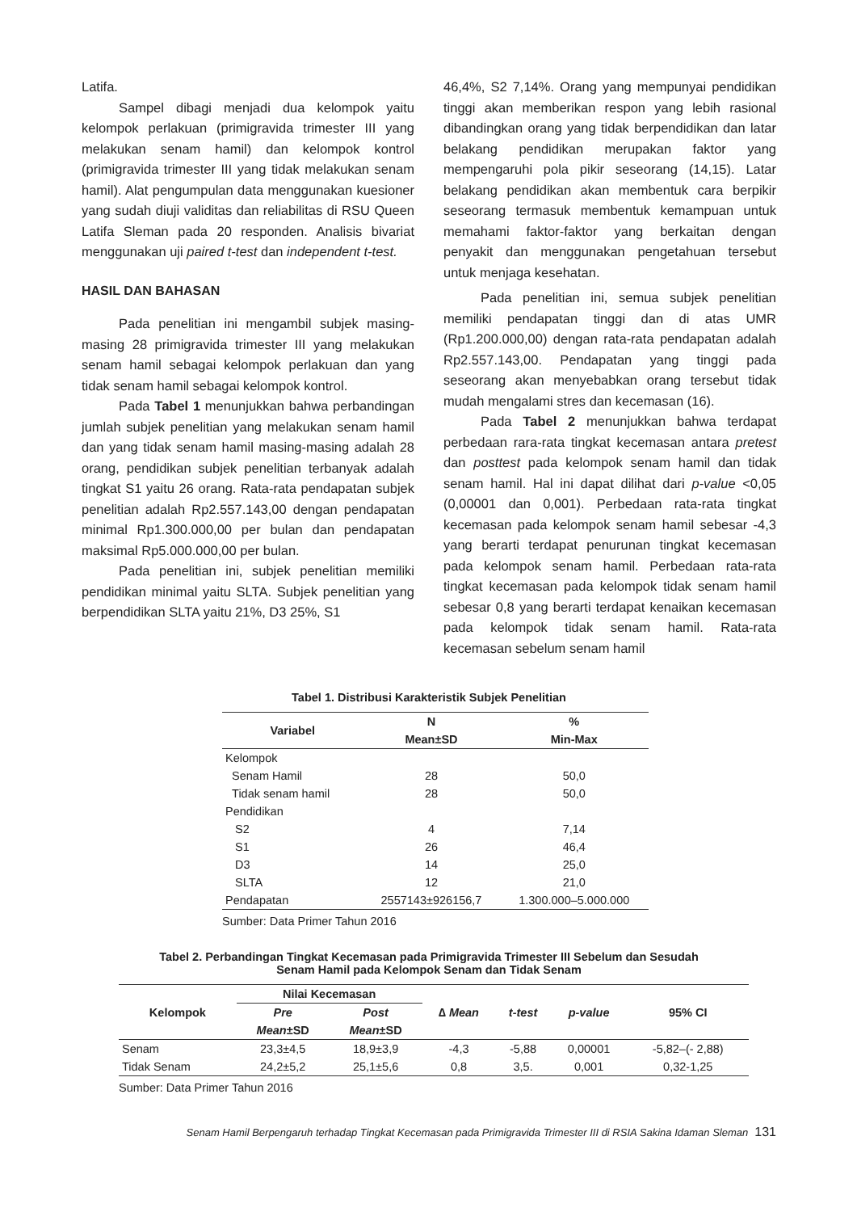Latifa.
Sampel dibagi menjadi dua kelompok yaitu kelompok perlakuan (primigravida trimester III yang melakukan senam hamil) dan kelompok kontrol (primigravida trimester III yang tidak melakukan senam hamil). Alat pengumpulan data menggunakan kuesioner yang sudah diuji validitas dan reliabilitas di RSU Queen Latifa Sleman pada 20 responden. Analisis bivariat menggunakan uji paired t-test dan independent t-test.
HASIL DAN BAHASAN
Pada penelitian ini mengambil subjek masing-masing 28 primigravida trimester III yang melakukan senam hamil sebagai kelompok perlakuan dan yang tidak senam hamil sebagai kelompok kontrol.
Pada Tabel 1 menunjukkan bahwa perbandingan jumlah subjek penelitian yang melakukan senam hamil dan yang tidak senam hamil masing-masing adalah 28 orang, pendidikan subjek penelitian terbanyak adalah tingkat S1 yaitu 26 orang. Rata-rata pendapatan subjek penelitian adalah Rp2.557.143,00 dengan pendapatan minimal Rp1.300.000,00 per bulan dan pendapatan maksimal Rp5.000.000,00 per bulan.
Pada penelitian ini, subjek penelitian memiliki pendidikan minimal yaitu SLTA. Subjek penelitian yang berpendidikan SLTA yaitu 21%, D3 25%, S1
46,4%, S2 7,14%. Orang yang mempunyai pendidikan tinggi akan memberikan respon yang lebih rasional dibandingkan orang yang tidak berpendidikan dan latar belakang pendidikan merupakan faktor yang mempengaruhi pola pikir seseorang (14,15). Latar belakang pendidikan akan membentuk cara berpikir seseorang termasuk membentuk kemampuan untuk memahami faktor-faktor yang berkaitan dengan penyakit dan menggunakan pengetahuan tersebut untuk menjaga kesehatan.
Pada penelitian ini, semua subjek penelitian memiliki pendapatan tinggi dan di atas UMR (Rp1.200.000,00) dengan rata-rata pendapatan adalah Rp2.557.143,00. Pendapatan yang tinggi pada seseorang akan menyebabkan orang tersebut tidak mudah mengalami stres dan kecemasan (16).
Pada Tabel 2 menunjukkan bahwa terdapat perbedaan rara-rata tingkat kecemasan antara pretest dan posttest pada kelompok senam hamil dan tidak senam hamil. Hal ini dapat dilihat dari p-value <0,05 (0,00001 dan 0,001). Perbedaan rata-rata tingkat kecemasan pada kelompok senam hamil sebesar -4,3 yang berarti terdapat penurunan tingkat kecemasan pada kelompok senam hamil. Perbedaan rata-rata tingkat kecemasan pada kelompok tidak senam hamil sebesar 0,8 yang berarti terdapat kenaikan kecemasan pada kelompok tidak senam hamil. Rata-rata kecemasan sebelum senam hamil
Tabel 1. Distribusi Karakteristik Subjek Penelitian
| Variabel | N | % |
| --- | --- | --- |
| | Mean±SD | Min-Max |
| Kelompok | | |
| Senam Hamil | 28 | 50,0 |
| Tidak senam hamil | 28 | 50,0 |
| Pendidikan | | |
| S2 | 4 | 7,14 |
| S1 | 26 | 46,4 |
| D3 | 14 | 25,0 |
| SLTA | 12 | 21,0 |
| Pendapatan | 2557143±926156,7 | 1.300.000–5.000.000 |
Sumber: Data Primer Tahun 2016
Tabel 2. Perbandingan Tingkat Kecemasan pada Primigravida Trimester III Sebelum dan Sesudah
Senam Hamil pada Kelompok Senam dan Tidak Senam
| Kelompok | Nilai Kecemasan | | ∆ Mean | t-test | p-value | 95% CI |
| --- | --- | --- | --- | --- | --- | --- |
| | Pre | Post | | | | |
| | Mean ±SD | Mean ±SD | | | | |
| Senam | 23,3±4,5 | 18,9±3,9 | -4,3 | -5,88 | 0,00001 | -5,82–(- 2,88) |
| Tidak Senam | 24,2±5,2 | 25,1±5,6 | 0,8 | 3,5. | 0,001 | 0,32-1,25 |
Sumber: Data Primer Tahun 2016
Senam Hamil Berpengaruh terhadap Tingkat Kecemasan pada Primigravida Trimester III di RSIA Sakina Idaman Sleman 131